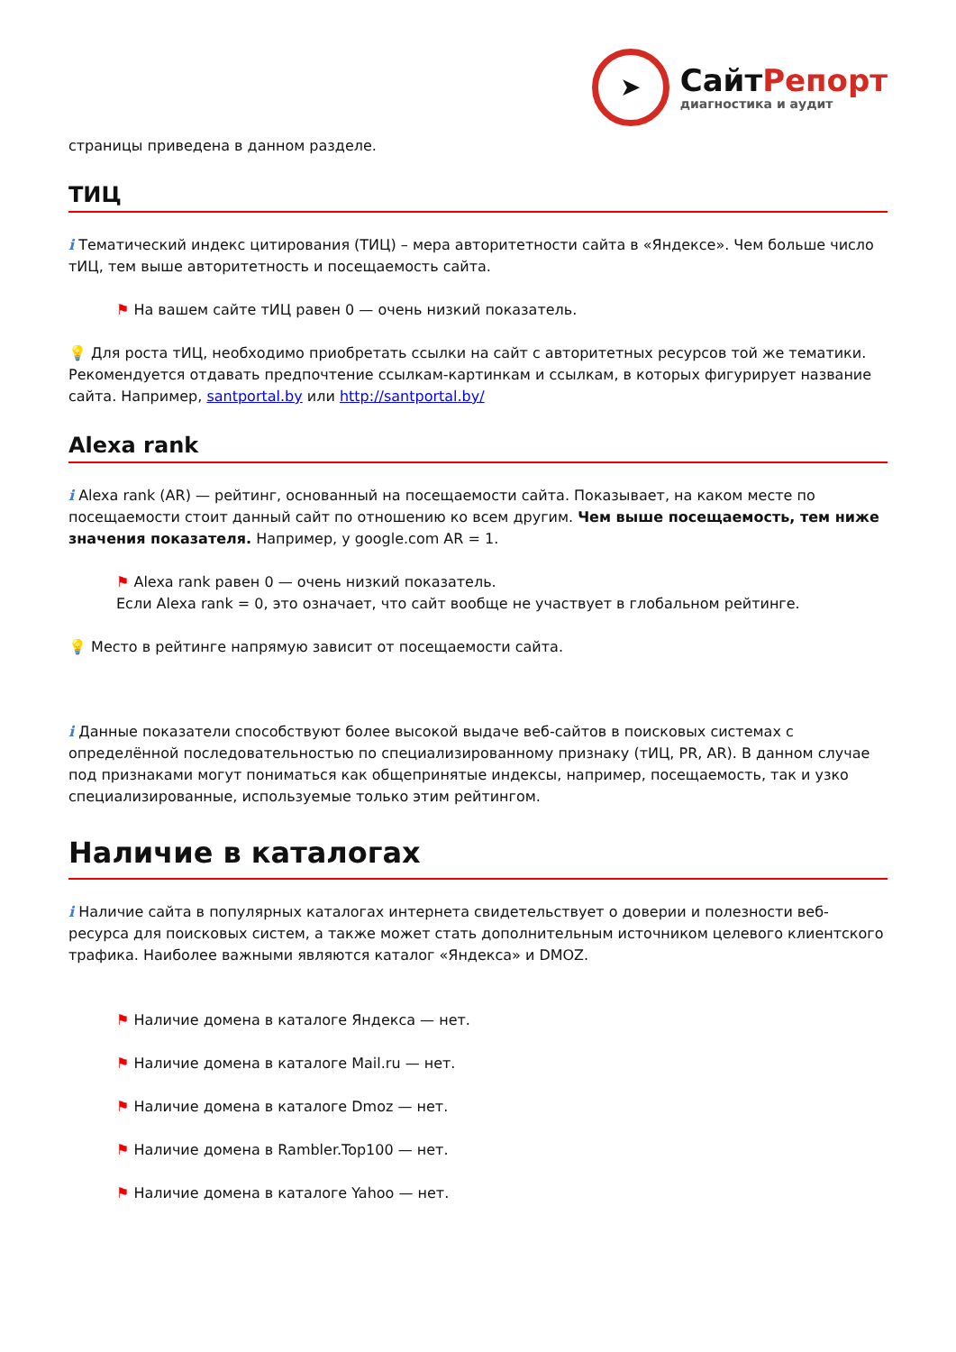➤
СайтРепорт
диагностика и аудит
страницы приведена в данном разделе.
ТИЦ
i Тематический индекс цитирования (ТИЦ) – мера авторитетности сайта в «Яндексе». Чем больше число тИЦ, тем выше авторитетность и посещаемость сайта.
⚑ На вашем сайте тИЦ равен 0 — очень низкий показатель.
💡 Для роста тИЦ, необходимо приобретать ссылки на сайт с авторитетных ресурсов той же тематики. Рекомендуется отдавать предпочтение ссылкам-картинкам и ссылкам, в которых фигурирует название сайта. Например, santportal.by или http://santportal.by/
Alexa rank
i Alexa rank (AR) — рейтинг, основанный на посещаемости сайта. Показывает, на каком месте по посещаемости стоит данный сайт по отношению ко всем другим. Чем выше посещаемость, тем ниже значения показателя. Например, у google.com AR = 1.
⚑ Alexa rank равен 0 — очень низкий показатель.
Если Alexa rank = 0, это означает, что сайт вообще не участвует в глобальном рейтинге.
💡 Место в рейтинге напрямую зависит от посещаемости сайта.
i Данные показатели способствуют более высокой выдаче веб-сайтов в поисковых системах с определённой последовательностью по специализированному признаку (тИЦ, PR, AR). В данном случае под признаками могут пониматься как общепринятые индексы, например, посещаемость, так и узко специализированные, используемые только этим рейтингом.
Наличие в каталогах
i Наличие сайта в популярных каталогах интернета свидетельствует о доверии и полезности веб-ресурса для поисковых систем, а также может стать дополнительным источником целевого клиентского трафика. Наиболее важными являются каталог «Яндекса» и DMOZ.
⚑ Наличие домена в каталоге Яндекса — нет.
⚑ Наличие домена в каталоге Mail.ru — нет.
⚑ Наличие домена в каталоге Dmoz — нет.
⚑ Наличие домена в Rambler.Top100 — нет.
⚑ Наличие домена в каталоге Yahoo — нет.